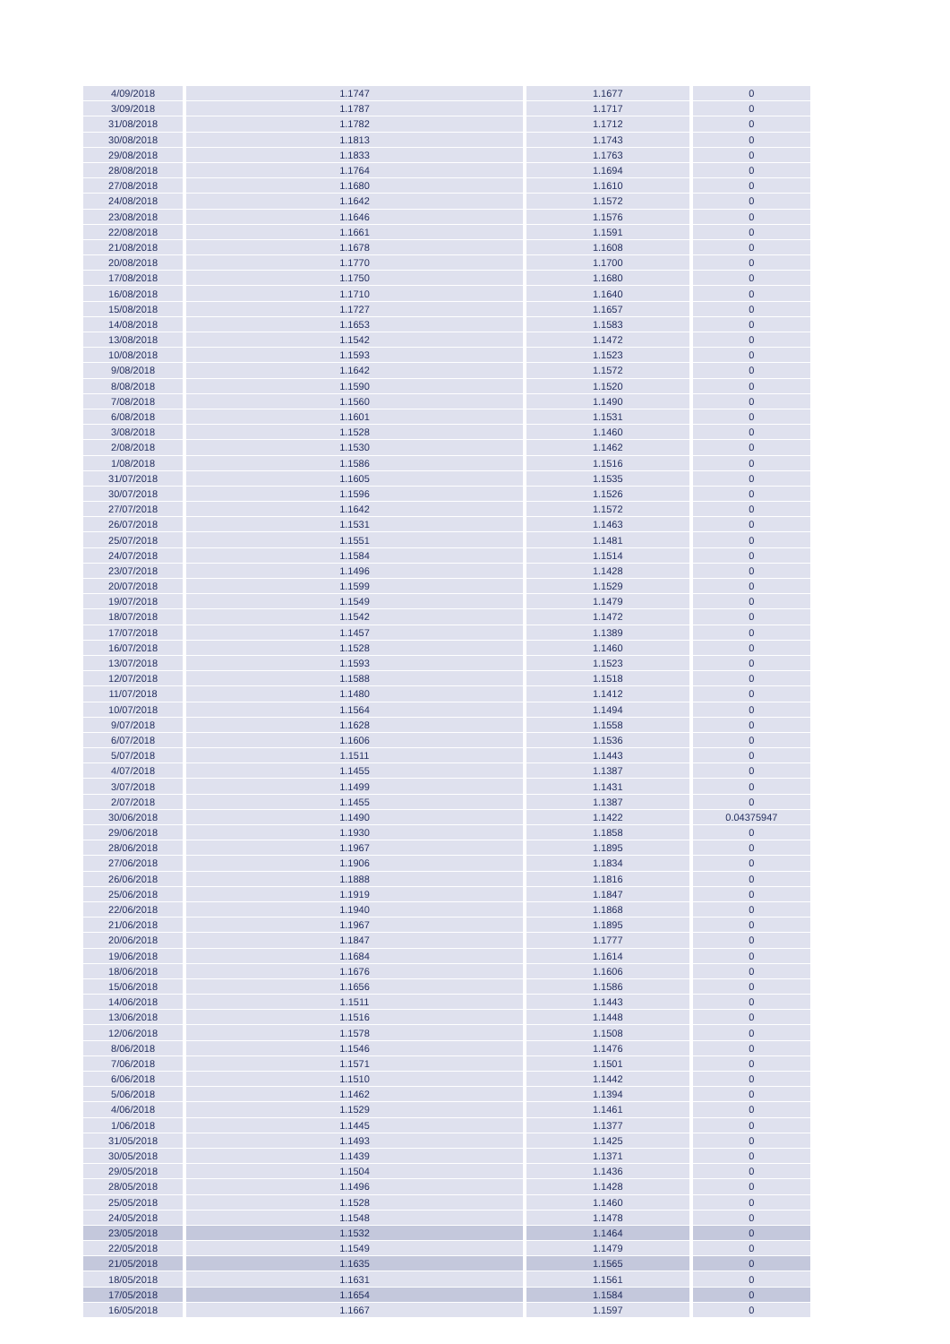| 4/09/2018 | 1.1747 | 1.1677 | 0 |
| 3/09/2018 | 1.1787 | 1.1717 | 0 |
| 31/08/2018 | 1.1782 | 1.1712 | 0 |
| 30/08/2018 | 1.1813 | 1.1743 | 0 |
| 29/08/2018 | 1.1833 | 1.1763 | 0 |
| 28/08/2018 | 1.1764 | 1.1694 | 0 |
| 27/08/2018 | 1.1680 | 1.1610 | 0 |
| 24/08/2018 | 1.1642 | 1.1572 | 0 |
| 23/08/2018 | 1.1646 | 1.1576 | 0 |
| 22/08/2018 | 1.1661 | 1.1591 | 0 |
| 21/08/2018 | 1.1678 | 1.1608 | 0 |
| 20/08/2018 | 1.1770 | 1.1700 | 0 |
| 17/08/2018 | 1.1750 | 1.1680 | 0 |
| 16/08/2018 | 1.1710 | 1.1640 | 0 |
| 15/08/2018 | 1.1727 | 1.1657 | 0 |
| 14/08/2018 | 1.1653 | 1.1583 | 0 |
| 13/08/2018 | 1.1542 | 1.1472 | 0 |
| 10/08/2018 | 1.1593 | 1.1523 | 0 |
| 9/08/2018 | 1.1642 | 1.1572 | 0 |
| 8/08/2018 | 1.1590 | 1.1520 | 0 |
| 7/08/2018 | 1.1560 | 1.1490 | 0 |
| 6/08/2018 | 1.1601 | 1.1531 | 0 |
| 3/08/2018 | 1.1528 | 1.1460 | 0 |
| 2/08/2018 | 1.1530 | 1.1462 | 0 |
| 1/08/2018 | 1.1586 | 1.1516 | 0 |
| 31/07/2018 | 1.1605 | 1.1535 | 0 |
| 30/07/2018 | 1.1596 | 1.1526 | 0 |
| 27/07/2018 | 1.1642 | 1.1572 | 0 |
| 26/07/2018 | 1.1531 | 1.1463 | 0 |
| 25/07/2018 | 1.1551 | 1.1481 | 0 |
| 24/07/2018 | 1.1584 | 1.1514 | 0 |
| 23/07/2018 | 1.1496 | 1.1428 | 0 |
| 20/07/2018 | 1.1599 | 1.1529 | 0 |
| 19/07/2018 | 1.1549 | 1.1479 | 0 |
| 18/07/2018 | 1.1542 | 1.1472 | 0 |
| 17/07/2018 | 1.1457 | 1.1389 | 0 |
| 16/07/2018 | 1.1528 | 1.1460 | 0 |
| 13/07/2018 | 1.1593 | 1.1523 | 0 |
| 12/07/2018 | 1.1588 | 1.1518 | 0 |
| 11/07/2018 | 1.1480 | 1.1412 | 0 |
| 10/07/2018 | 1.1564 | 1.1494 | 0 |
| 9/07/2018 | 1.1628 | 1.1558 | 0 |
| 6/07/2018 | 1.1606 | 1.1536 | 0 |
| 5/07/2018 | 1.1511 | 1.1443 | 0 |
| 4/07/2018 | 1.1455 | 1.1387 | 0 |
| 3/07/2018 | 1.1499 | 1.1431 | 0 |
| 2/07/2018 | 1.1455 | 1.1387 | 0 |
| 30/06/2018 | 1.1490 | 1.1422 | 0.04375947 |
| 29/06/2018 | 1.1930 | 1.1858 | 0 |
| 28/06/2018 | 1.1967 | 1.1895 | 0 |
| 27/06/2018 | 1.1906 | 1.1834 | 0 |
| 26/06/2018 | 1.1888 | 1.1816 | 0 |
| 25/06/2018 | 1.1919 | 1.1847 | 0 |
| 22/06/2018 | 1.1940 | 1.1868 | 0 |
| 21/06/2018 | 1.1967 | 1.1895 | 0 |
| 20/06/2018 | 1.1847 | 1.1777 | 0 |
| 19/06/2018 | 1.1684 | 1.1614 | 0 |
| 18/06/2018 | 1.1676 | 1.1606 | 0 |
| 15/06/2018 | 1.1656 | 1.1586 | 0 |
| 14/06/2018 | 1.1511 | 1.1443 | 0 |
| 13/06/2018 | 1.1516 | 1.1448 | 0 |
| 12/06/2018 | 1.1578 | 1.1508 | 0 |
| 8/06/2018 | 1.1546 | 1.1476 | 0 |
| 7/06/2018 | 1.1571 | 1.1501 | 0 |
| 6/06/2018 | 1.1510 | 1.1442 | 0 |
| 5/06/2018 | 1.1462 | 1.1394 | 0 |
| 4/06/2018 | 1.1529 | 1.1461 | 0 |
| 1/06/2018 | 1.1445 | 1.1377 | 0 |
| 31/05/2018 | 1.1493 | 1.1425 | 0 |
| 30/05/2018 | 1.1439 | 1.1371 | 0 |
| 29/05/2018 | 1.1504 | 1.1436 | 0 |
| 28/05/2018 | 1.1496 | 1.1428 | 0 |
| 25/05/2018 | 1.1528 | 1.1460 | 0 |
| 24/05/2018 | 1.1548 | 1.1478 | 0 |
| 23/05/2018 | 1.1532 | 1.1464 | 0 |
| 22/05/2018 | 1.1549 | 1.1479 | 0 |
| 21/05/2018 | 1.1635 | 1.1565 | 0 |
| 18/05/2018 | 1.1631 | 1.1561 | 0 |
| 17/05/2018 | 1.1654 | 1.1584 | 0 |
| 16/05/2018 | 1.1667 | 1.1597 | 0 |